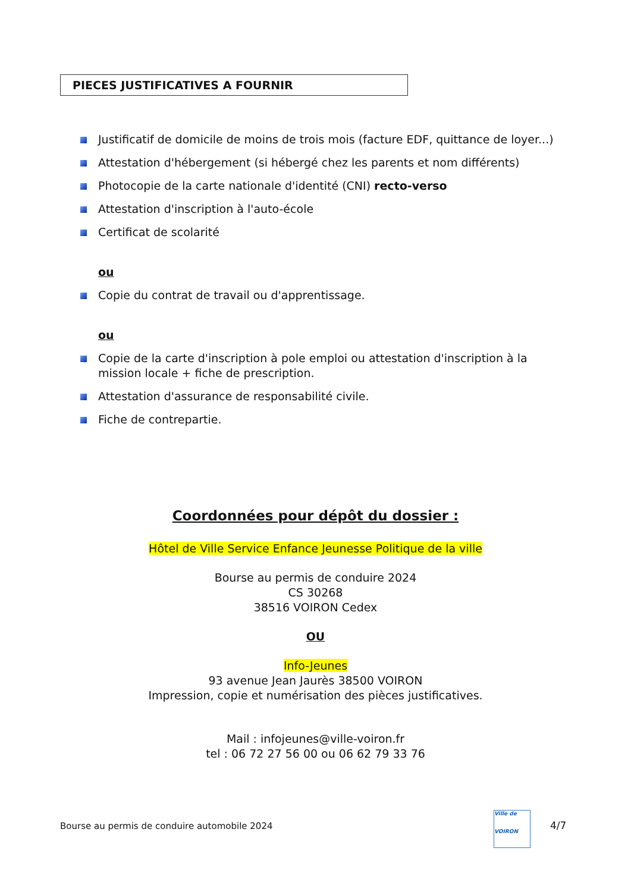PIECES JUSTIFICATIVES A FOURNIR
Justificatif de domicile de moins de trois mois (facture EDF, quittance de loyer...)
Attestation d'hébergement (si hébergé chez les parents et nom différents)
Photocopie de la carte nationale d'identité (CNI) recto-verso
Attestation d'inscription à l'auto-école
Certificat de scolarité
ou
Copie du contrat de travail ou d'apprentissage.
ou
Copie de la carte d'inscription à pole emploi ou attestation d'inscription à la mission locale + fiche de prescription.
Attestation d'assurance de responsabilité civile.
Fiche de contrepartie.
Coordonnées pour dépôt du dossier :
Hôtel de Ville Service Enfance Jeunesse Politique de la ville
Bourse au permis de conduire 2024
CS 30268
38516 VOIRON Cedex
OU
Info-Jeunes
93 avenue Jean Jaurès 38500 VOIRON
Impression, copie et numérisation des pièces justificatives.
Mail : infojeunes@ville-voiron.fr
tel : 06 72 27 56 00 ou 06 62 79 33 76
Bourse au permis de conduire automobile 2024
Ville de
VOIRON
4/7